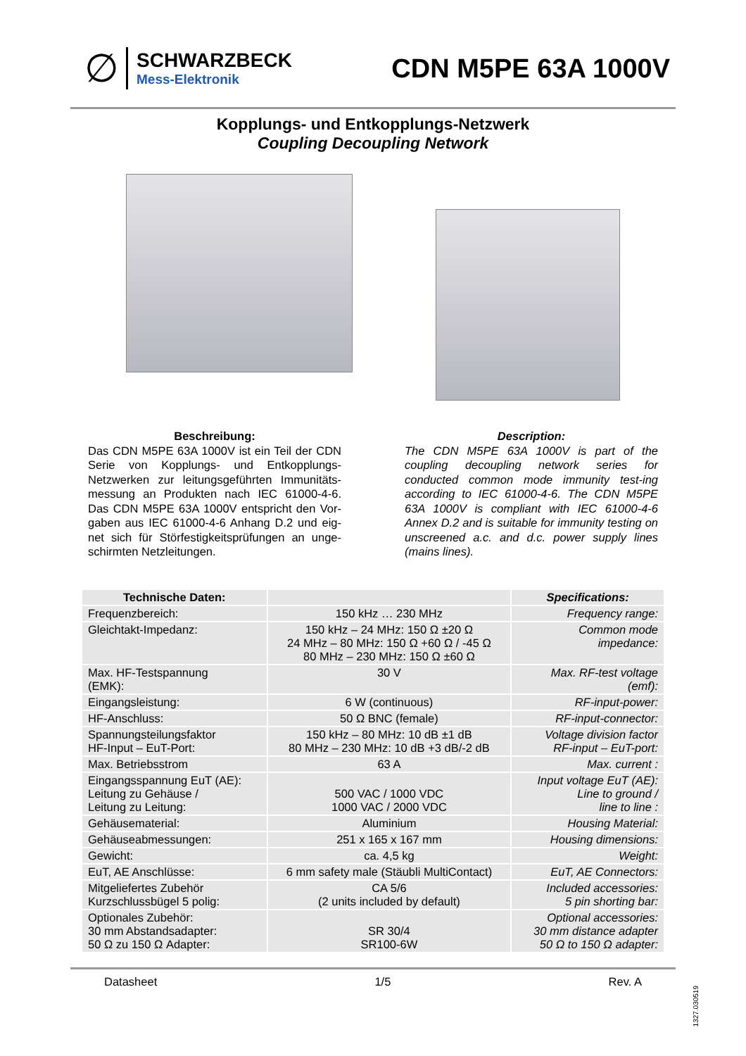∅
SCHWARZBECK
Mess-Elektronik
CDN M5PE 63A 1000V
Kopplungs- und Entkopplungs-Netzwerk
Coupling Decoupling Network
Beschreibung:
Das CDN M5PE 63A 1000V ist ein Teil der CDN Serie von Kopplungs- und Entkopplungs-Netzwerken zur leitungsgeführten Immunitäts-messung an Produkten nach IEC 61000-4-6. Das CDN M5PE 63A 1000V entspricht den Vor-gaben aus IEC 61000-4-6 Anhang D.2 und eig-net sich für Störfestigkeitsprüfungen an unge-schirmten Netzleitungen.
Description:
The CDN M5PE 63A 1000V is part of the coupling decoupling network series for conducted common mode immunity test-ing according to IEC 61000-4-6. The CDN M5PE 63A 1000V is compliant with IEC 61000-4-6 Annex D.2 and is suitable for immunity testing on unscreened a.c. and d.c. power supply lines (mains lines).
| Technische Daten: | | Specifications: |
| --- | --- | --- |
| Frequenzbereich: | 150 kHz … 230 MHz | Frequency range: |
| Gleichtakt-Impedanz: | 150 kHz – 24 MHz: 150 Ω ±20 Ω 24 MHz – 80 MHz: 150 Ω +60 Ω / -45 Ω 80 MHz – 230 MHz: 150 Ω ±60 Ω | Common mode impedance: |
| Max. HF-Testspannung (EMK): | 30 V | Max. RF-test voltage (emf): |
| Eingangsleistung: | 6 W (continuous) | RF-input-power: |
| HF-Anschluss: | 50 Ω BNC (female) | RF-input-connector: |
| Spannungsteilungsfaktor HF-Input – EuT-Port: | 150 kHz – 80 MHz: 10 dB ±1 dB 80 MHz – 230 MHz: 10 dB +3 dB/-2 dB | Voltage division factor RF-input – EuT-port: |
| Max. Betriebsstrom | 63 A | Max. current : |
| Eingangsspannung EuT (AE): Leitung zu Gehäuse / Leitung zu Leitung: | 500 VAC / 1000 VDC 1000 VAC / 2000 VDC | Input voltage EuT (AE): Line to ground / line to line : |
| Gehäusematerial: | Aluminium | Housing Material: |
| Gehäuseabmessungen: | 251 x 165 x 167 mm | Housing dimensions: |
| Gewicht: | ca. 4,5 kg | Weight: |
| EuT, AE Anschlüsse: | 6 mm safety male (Stäubli MultiContact) | EuT, AE Connectors: |
| Mitgeliefertes Zubehör Kurzschlussbügel 5 polig: | CA 5/6 (2 units included by default) | Included accessories: 5 pin shorting bar: |
| Optionales Zubehör: 30 mm Abstandsadapter: 50 Ω zu 150 Ω Adapter: | SR 30/4 SR100-6W | Optional accessories: 30 mm distance adapter 50 Ω to 150 Ω adapter: |
Datasheet 1/5 Rev. A
1327.030519